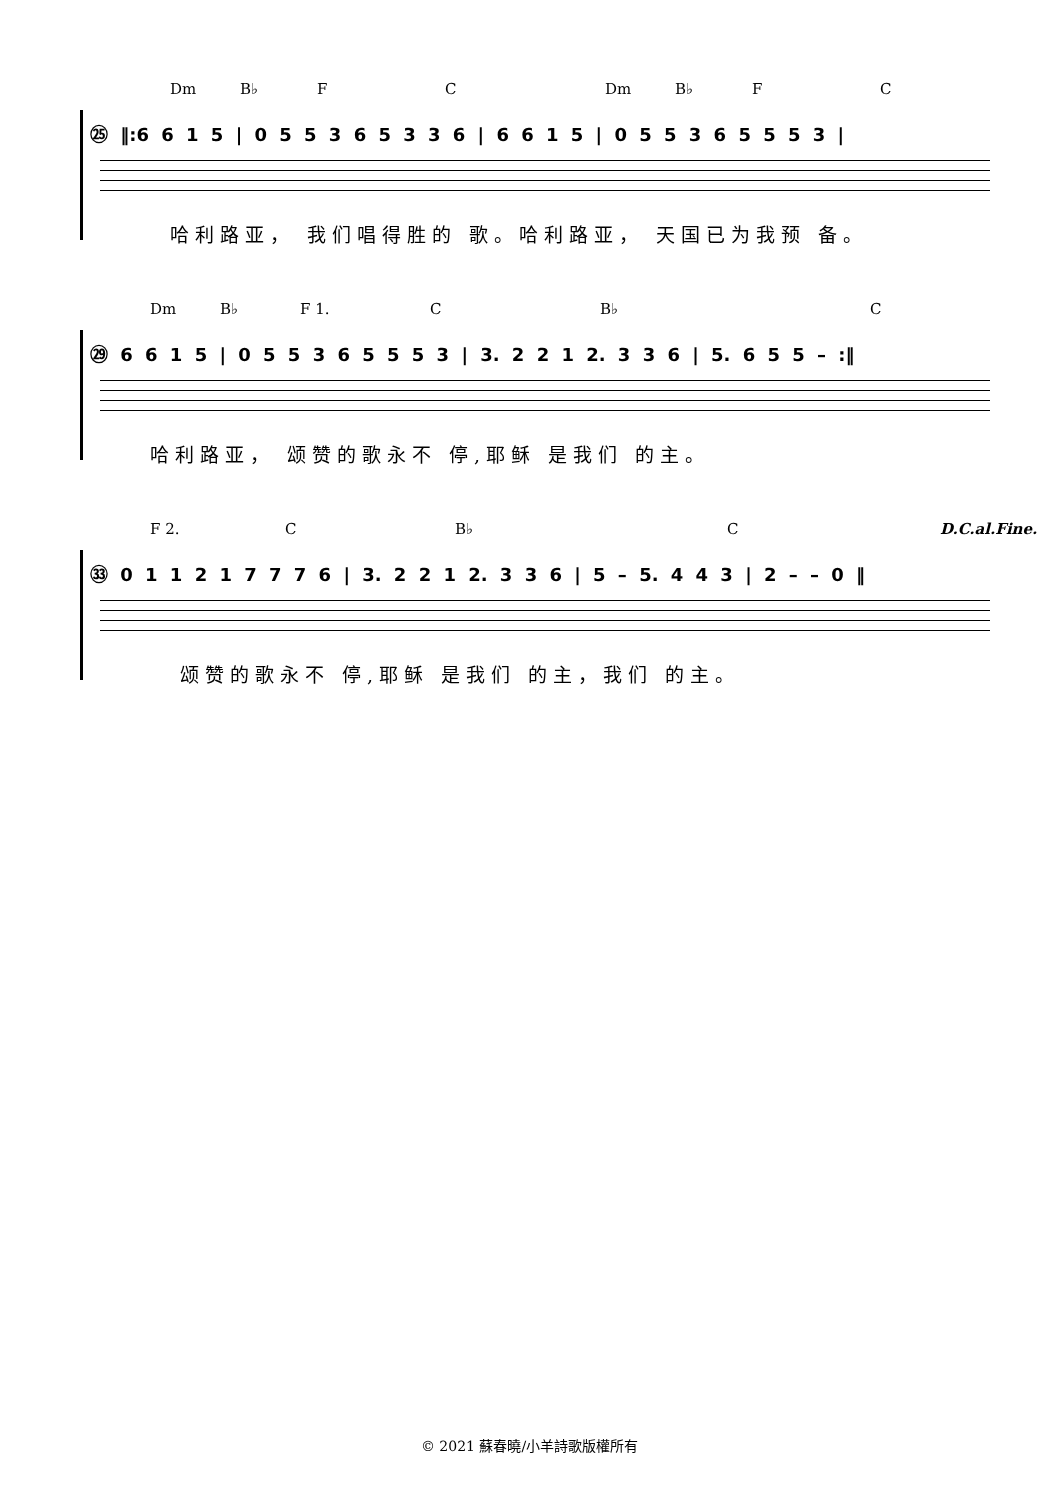Dm B♭ F C Dm B♭ F C
㉕ ‖:6 6 1 5 | 0 5 5 3 6 5 3 3 6 | 6 6 1 5 | 0 5 5 3 6 5 5 5 3 |
哈利路亚， 我们唱得胜的 歌。哈利路亚， 天国已为我预 备。
Dm B♭ F 1. C B♭ C
㉙ 6 6 1 5 | 0 5 5 3 6 5 5 5 3 | 3. 2 2 1 2. 3 3 6 | 5. 6 5 5 – :‖
哈利路亚， 颂赞的歌永不 停,耶稣 是我们 的主。
F 2. C B♭ C D.C.al.Fine.
㉝ 0 1 1 2 1 7 7 7 6 | 3. 2 2 1 2. 3 3 6 | 5 – 5. 4 4 3 | 2 – – 0 ‖
颂赞的歌永不 停,耶稣 是我们 的主，我们 的主。
© 2021 蘇春曉/小羊詩歌版權所有